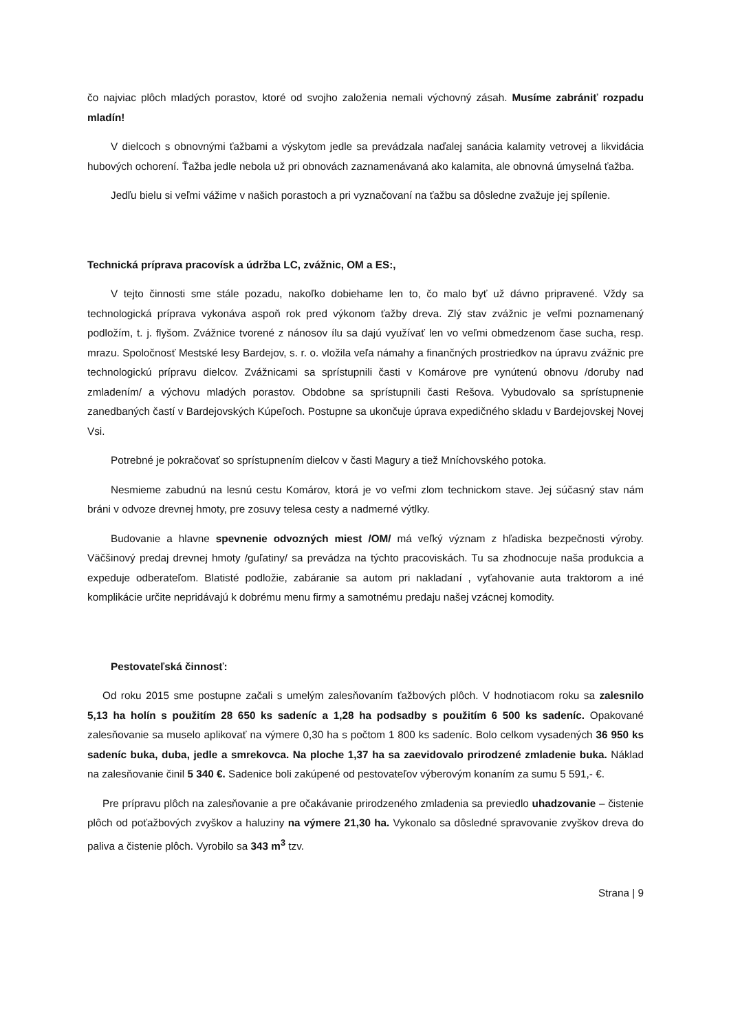čo najviac plôch mladých porastov, ktoré od svojho založenia nemali výchovný zásah. Musíme zabrániť rozpadu mladín!
V dielcoch s obnovnými ťažbami a výskytom jedle sa prevádzala naďalej sanácia kalamity vetrovej a likvidácia hubových ochorení. Ťažba jedle nebola už pri obnovách zaznamenávaná ako kalamita, ale obnovná úmyselná ťažba.
Jedľu bielu si veľmi vážime v našich porastoch a pri vyznačovaní na ťažbu sa dôsledne zvažuje jej spílenie.
Technická príprava pracovísk a údržba LC, zvážnic, OM a ES:,
V tejto činnosti sme stále pozadu, nakoľko dobiehame len to, čo malo byť už dávno pripravené. Vždy sa technologická príprava vykonáva aspoň rok pred výkonom ťažby dreva. Zlý stav zvážnic je veľmi poznamenaný podložím, t. j. flyšom. Zvážnice tvorené z nánosov ílu sa dajú využívať len vo veľmi obmedzenom čase sucha, resp. mrazu. Spoločnosť Mestské lesy Bardejov, s. r. o. vložila veľa námahy a finančných prostriedkov na úpravu zvážnic pre technologickú prípravu dielcov. Zvážnicami sa sprístupnili časti v Komárove pre vynútenú obnovu /doruby nad zmladením/ a výchovu mladých porastov. Obdobne sa sprístupnili časti Rešova. Vybudovalo sa sprístupnenie zanedbaných častí v Bardejovských Kúpeľoch. Postupne sa ukončuje úprava expedičného skladu v Bardejovskej Novej Vsi.
Potrebné je pokračovať so sprístupnením dielcov v časti Magury a tiež Mníchovského potoka.
Nesmieme zabudnú na lesnú cestu Komárov, ktorá je vo veľmi zlom technickom stave. Jej súčasný stav nám bráni v odvoze drevnej hmoty, pre zosuvy telesa cesty a nadmerné výtlky.
Budovanie a hlavne spevnenie odvozných miest /OM/ má veľký význam z hľadiska bezpečnosti výroby. Väčšinový predaj drevnej hmoty /guľatiny/ sa prevádza na týchto pracoviskách. Tu sa zhodnocuje naša produkcia a expeduje odberateľom. Blatisté podložie, zabáranie sa autom pri nakladaní , vyťahovanie auta traktorom a iné komplikácie určite nepridávajú k dobrému menu firmy a samotnému predaju našej vzácnej komodity.
Pestovateľská činnosť:
Od roku 2015 sme postupne začali s umelým zalesňovaním ťažbových plôch. V hodnotiacom roku sa zalesnilo 5,13 ha holín s použitím 28 650 ks sadeníc a 1,28 ha podsadby s použitím 6 500 ks sadeníc. Opakované zalesňovanie sa muselo aplikovať na výmere 0,30 ha s počtom 1 800 ks sadeníc. Bolo celkom vysadených 36 950 ks sadeníc buka, duba, jedle a smrekovca. Na ploche 1,37 ha sa zaevidovalo prirodzené zmladenie buka. Náklad na zalesňovanie činil 5 340 €. Sadenice boli zakúpené od pestovateľov výberovým konaním za sumu 5 591,- €.
Pre prípravu plôch na zalesňovanie a pre očakávanie prirodzeného zmladenia sa previedlo uhadzovanie – čistenie plôch od poťažbových zvyškov a haluziny na výmere 21,30 ha. Vykonalo sa dôsledné spravovanie zvyškov dreva do paliva a čistenie plôch. Vyrobilo sa 343 m<sup>3</sup> tzv.
Strana | 9